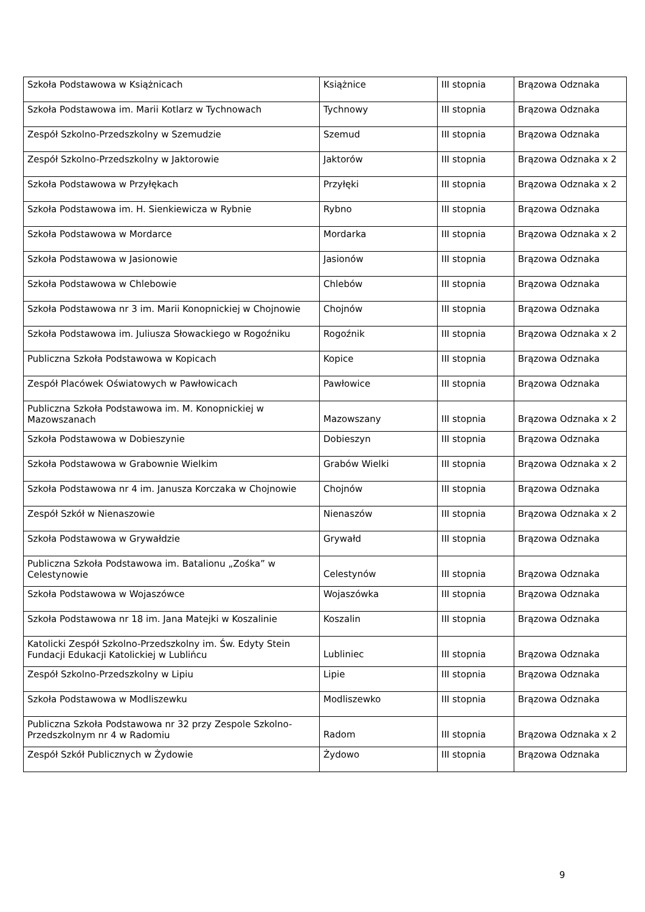| Szkoła Podstawowa w Książnicach | Książnice | III stopnia | Brązowa Odznaka |
| Szkoła Podstawowa im. Marii Kotlarz w Tychnowach | Tychnowy | III stopnia | Brązowa Odznaka |
| Zespół Szkolno-Przedszkolny w Szemudzie | Szemud | III stopnia | Brązowa Odznaka |
| Zespół Szkolno-Przedszkolny w Jaktorowie | Jaktorów | III stopnia | Brązowa Odznaka x 2 |
| Szkoła Podstawowa w Przyłękach | Przyłęki | III stopnia | Brązowa Odznaka x 2 |
| Szkoła Podstawowa im. H. Sienkiewicza w Rybnie | Rybno | III stopnia | Brązowa Odznaka |
| Szkoła Podstawowa w Mordarce | Mordarka | III stopnia | Brązowa Odznaka x 2 |
| Szkoła Podstawowa w Jasionowie | Jasionów | III stopnia | Brązowa Odznaka |
| Szkoła Podstawowa w Chlebowie | Chlebów | III stopnia | Brązowa Odznaka |
| Szkoła Podstawowa nr 3 im. Marii Konopnickiej w Chojnowie | Chojnów | III stopnia | Brązowa Odznaka |
| Szkoła Podstawowa im. Juliusza Słowackiego w Rogoźniku | Rogoźnik | III stopnia | Brązowa Odznaka x 2 |
| Publiczna Szkoła Podstawowa w Kopicach | Kopice | III stopnia | Brązowa Odznaka |
| Zespół Placówek Oświatowych w Pawłowicach | Pawłowice | III stopnia | Brązowa Odznaka |
| Publiczna Szkoła Podstawowa im. M. Konopnickiej w Mazowszanach | Mazowszany | III stopnia | Brązowa Odznaka x 2 |
| Szkoła Podstawowa w Dobieszynie | Dobieszyn | III stopnia | Brązowa Odznaka |
| Szkoła Podstawowa w Grabownie Wielkim | Grabów Wielki | III stopnia | Brązowa Odznaka x 2 |
| Szkoła Podstawowa nr 4 im. Janusza Korczaka w Chojnowie | Chojnów | III stopnia | Brązowa Odznaka |
| Zespół Szkół w Nienaszowie | Nienaszów | III stopnia | Brązowa Odznaka x 2 |
| Szkoła Podstawowa w Grywałdzie | Grywałd | III stopnia | Brązowa Odznaka |
| Publiczna Szkoła Podstawowa im. Batalionu „Zośka” w Celestynowie | Celestynów | III stopnia | Brązowa Odznaka |
| Szkoła Podstawowa w Wojaszówce | Wojaszówka | III stopnia | Brązowa Odznaka |
| Szkoła Podstawowa nr 18 im. Jana Matejki w Koszalinie | Koszalin | III stopnia | Brązowa Odznaka |
| Katolicki Zespół Szkolno-Przedszkolny im. Św. Edyty Stein Fundacji Edukacji Katolickiej w Lublińcu | Lubliniec | III stopnia | Brązowa Odznaka |
| Zespół Szkolno-Przedszkolny w Lipiu | Lipie | III stopnia | Brązowa Odznaka |
| Szkoła Podstawowa w Modliszewku | Modliszewko | III stopnia | Brązowa Odznaka |
| Publiczna Szkoła Podstawowa nr 32 przy Zespole Szkolno-Przedszkolnym nr 4 w Radomiu | Radom | III stopnia | Brązowa Odznaka x 2 |
| Zespół Szkół Publicznych w Żydowie | Żydowo | III stopnia | Brązowa Odznaka |
9